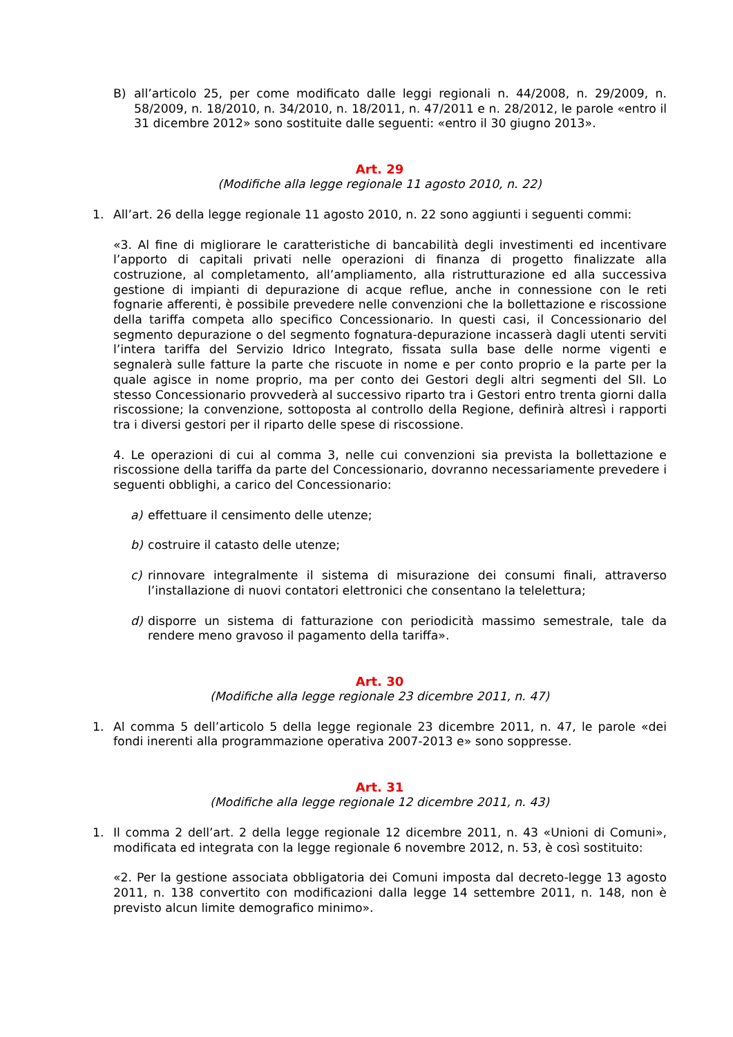B) all’articolo 25, per come modificato dalle leggi regionali n. 44/2008, n. 29/2009, n. 58/2009, n. 18/2010, n. 34/2010, n. 18/2011, n. 47/2011 e n. 28/2012, le parole «entro il 31 dicembre 2012» sono sostituite dalle seguenti: «entro il 30 giugno 2013».
Art. 29
(Modifiche alla legge regionale 11 agosto 2010, n. 22)
1. All’art. 26 della legge regionale 11 agosto 2010, n. 22 sono aggiunti i seguenti commi:
«3. Al fine di migliorare le caratteristiche di bancabilità degli investimenti ed incentivare l’apporto di capitali privati nelle operazioni di finanza di progetto finalizzate alla costruzione, al completamento, all’ampliamento, alla ristrutturazione ed alla successiva gestione di impianti di depurazione di acque reflue, anche in connessione con le reti fognarie afferenti, è possibile prevedere nelle convenzioni che la bollettazione e riscossione della tariffa competa allo specifico Concessionario. In questi casi, il Concessionario del segmento depurazione o del segmento fognatura-depurazione incasserà dagli utenti serviti l’intera tariffa del Servizio Idrico Integrato, fissata sulla base delle norme vigenti e segnalerà sulle fatture la parte che riscuote in nome e per conto proprio e la parte per la quale agisce in nome proprio, ma per conto dei Gestori degli altri segmenti del SII. Lo stesso Concessionario provvederà al successivo riparto tra i Gestori entro trenta giorni dalla riscossione; la convenzione, sottoposta al controllo della Regione, definirà altresì i rapporti tra i diversi gestori per il riparto delle spese di riscossione.
4. Le operazioni di cui al comma 3, nelle cui convenzioni sia prevista la bollettazione e riscossione della tariffa da parte del Concessionario, dovranno necessariamente prevedere i seguenti obblighi, a carico del Concessionario:
a) effettuare il censimento delle utenze;
b) costruire il catasto delle utenze;
c) rinnovare integralmente il sistema di misurazione dei consumi finali, attraverso l’installazione di nuovi contatori elettronici che consentano la telelettura;
d) disporre un sistema di fatturazione con periodicità massimo semestrale, tale da rendere meno gravoso il pagamento della tariffa».
Art. 30
(Modifiche alla legge regionale 23 dicembre 2011, n. 47)
1. Al comma 5 dell’articolo 5 della legge regionale 23 dicembre 2011, n. 47, le parole «dei fondi inerenti alla programmazione operativa 2007-2013 e» sono soppresse.
Art. 31
(Modifiche alla legge regionale 12 dicembre 2011, n. 43)
1. Il comma 2 dell’art. 2 della legge regionale 12 dicembre 2011, n. 43 «Unioni di Comuni», modificata ed integrata con la legge regionale 6 novembre 2012, n. 53, è così sostituito:
«2. Per la gestione associata obbligatoria dei Comuni imposta dal decreto-legge 13 agosto 2011, n. 138 convertito con modificazioni dalla legge 14 settembre 2011, n. 148, non è previsto alcun limite demografico minimo».